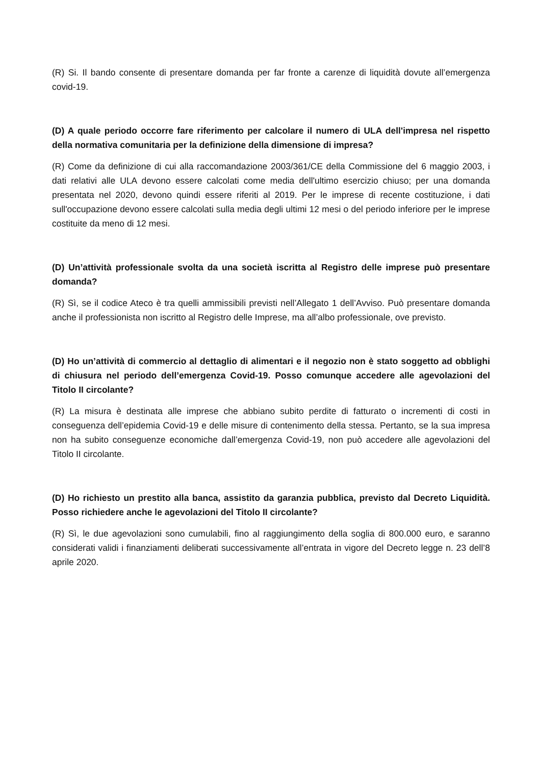(R) Si. Il bando consente di presentare domanda per far fronte a carenze di liquidità dovute all’emergenza covid-19.
(D) A quale periodo occorre fare riferimento per calcolare il numero di ULA dell'impresa nel rispetto della normativa comunitaria per la definizione della dimensione di impresa?
(R) Come da definizione di cui alla raccomandazione 2003/361/CE della Commissione del 6 maggio 2003, i dati relativi alle ULA devono essere calcolati come media dell'ultimo esercizio chiuso; per una domanda presentata nel 2020, devono quindi essere riferiti al 2019. Per le imprese di recente costituzione, i dati sull'occupazione devono essere calcolati sulla media degli ultimi 12 mesi o del periodo inferiore per le imprese costituite da meno di 12 mesi.
(D) Un’attività professionale svolta da una società iscritta al Registro delle imprese può presentare domanda?
(R) Sì, se il codice Ateco è tra quelli ammissibili previsti nell’Allegato 1 dell’Avviso. Può presentare domanda anche il professionista non iscritto al Registro delle Imprese, ma all’albo professionale, ove previsto.
(D) Ho un’attività di commercio al dettaglio di alimentari e il negozio non è stato soggetto ad obblighi di chiusura nel periodo dell’emergenza Covid-19. Posso comunque accedere alle agevolazioni del Titolo II circolante?
(R) La misura è destinata alle imprese che abbiano subito perdite di fatturato o incrementi di costi in conseguenza dell’epidemia Covid-19 e delle misure di contenimento della stessa. Pertanto, se la sua impresa non ha subito conseguenze economiche dall’emergenza Covid-19, non può accedere alle agevolazioni del Titolo II circolante.
(D) Ho richiesto un prestito alla banca, assistito da garanzia pubblica, previsto dal Decreto Liquidità. Posso richiedere anche le agevolazioni del Titolo II circolante?
(R) Sì, le due agevolazioni sono cumulabili, fino al raggiungimento della soglia di 800.000 euro, e saranno considerati validi i finanziamenti deliberati successivamente all’entrata in vigore del Decreto legge n. 23 dell’8 aprile 2020.